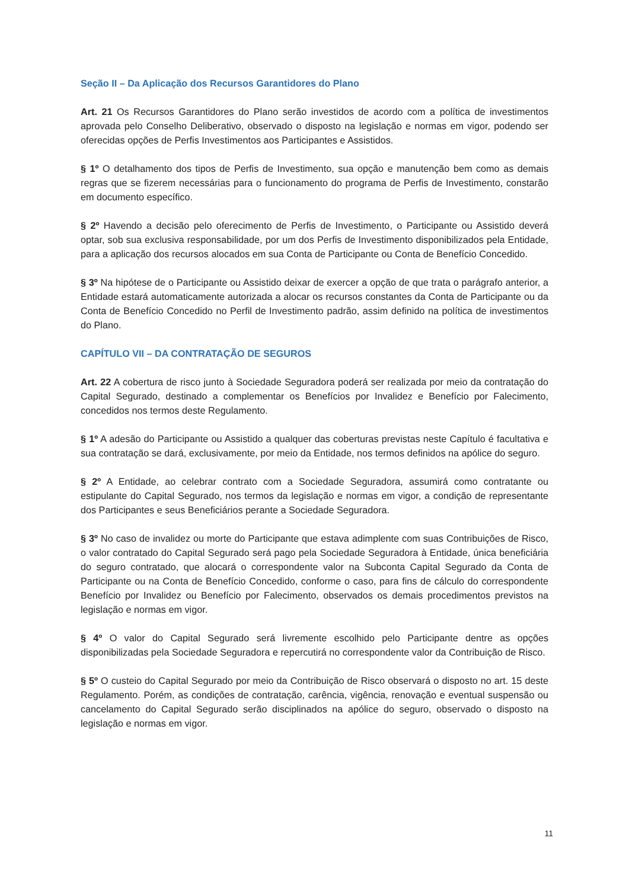Seção II – Da Aplicação dos Recursos Garantidores do Plano
Art. 21 Os Recursos Garantidores do Plano serão investidos de acordo com a política de investimentos aprovada pelo Conselho Deliberativo, observado o disposto na legislação e normas em vigor, podendo ser oferecidas opções de Perfis Investimentos aos Participantes e Assistidos.
§ 1º O detalhamento dos tipos de Perfis de Investimento, sua opção e manutenção bem como as demais regras que se fizerem necessárias para o funcionamento do programa de Perfis de Investimento, constarão em documento específico.
§ 2º Havendo a decisão pelo oferecimento de Perfis de Investimento, o Participante ou Assistido deverá optar, sob sua exclusiva responsabilidade, por um dos Perfis de Investimento disponibilizados pela Entidade, para a aplicação dos recursos alocados em sua Conta de Participante ou Conta de Benefício Concedido.
§ 3º Na hipótese de o Participante ou Assistido deixar de exercer a opção de que trata o parágrafo anterior, a Entidade estará automaticamente autorizada a alocar os recursos constantes da Conta de Participante ou da Conta de Benefício Concedido no Perfil de Investimento padrão, assim definido na política de investimentos do Plano.
CAPÍTULO VII – DA CONTRATAÇÃO DE SEGUROS
Art. 22 A cobertura de risco junto à Sociedade Seguradora poderá ser realizada por meio da contratação do Capital Segurado, destinado a complementar os Benefícios por Invalidez e Benefício por Falecimento, concedidos nos termos deste Regulamento.
§ 1º A adesão do Participante ou Assistido a qualquer das coberturas previstas neste Capítulo é facultativa e sua contratação se dará, exclusivamente, por meio da Entidade, nos termos definidos na apólice do seguro.
§ 2º A Entidade, ao celebrar contrato com a Sociedade Seguradora, assumirá como contratante ou estipulante do Capital Segurado, nos termos da legislação e normas em vigor, a condição de representante dos Participantes e seus Beneficiários perante a Sociedade Seguradora.
§ 3º No caso de invalidez ou morte do Participante que estava adimplente com suas Contribuições de Risco, o valor contratado do Capital Segurado será pago pela Sociedade Seguradora à Entidade, única beneficiária do seguro contratado, que alocará o correspondente valor na Subconta Capital Segurado da Conta de Participante ou na Conta de Benefício Concedido, conforme o caso, para fins de cálculo do correspondente Benefício por Invalidez ou Benefício por Falecimento, observados os demais procedimentos previstos na legislação e normas em vigor.
§ 4º O valor do Capital Segurado será livremente escolhido pelo Participante dentre as opções disponibilizadas pela Sociedade Seguradora e repercutirá no correspondente valor da Contribuição de Risco.
§ 5º O custeio do Capital Segurado por meio da Contribuição de Risco observará o disposto no art. 15 deste Regulamento. Porém, as condições de contratação, carência, vigência, renovação e eventual suspensão ou cancelamento do Capital Segurado serão disciplinados na apólice do seguro, observado o disposto na legislação e normas em vigor.
11